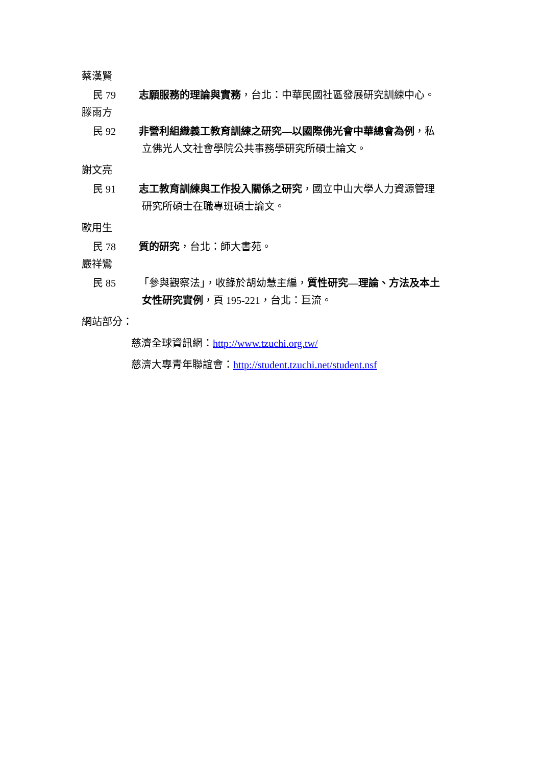蔡漢賢
民 79 志願服務的理論與實務，台北：中華民國社區發展研究訓練中心。
滕雨方
民 92 非營利組織義工教育訓練之研究—以國際佛光會中華總會為例，私
立佛光人文社會學院公共事務學研究所碩士論文。
謝文亮
民 91 志工教育訓練與工作投入關係之研究，國立中山大學人力資源管理
研究所碩士在職專班碩士論文。
歐用生
民 78 質的研究，台北：師大書苑。
嚴祥鸞
民 85 「參與觀察法」，收錄於胡幼慧主編，質性研究—理論、方法及本土
女性研究實例，頁 195-221，台北：巨流。
網站部分：
慈濟全球資訊網：http://www.tzuchi.org.tw/
慈濟大專青年聯誼會：http://student.tzuchi.net/student.nsf